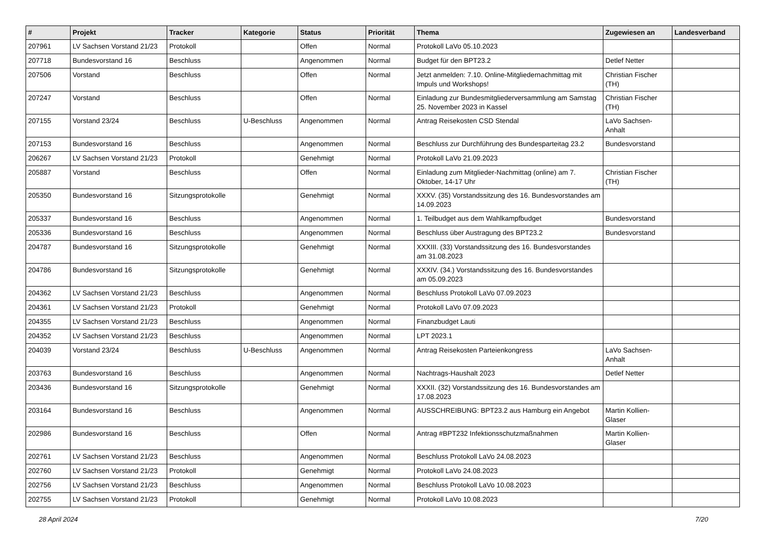| # | Projekt | Tracker | Kategorie | Status | Priorität | Thema | Zugewiesen an | Landesverband |
| --- | --- | --- | --- | --- | --- | --- | --- | --- |
| 207961 | LV Sachsen Vorstand 21/23 | Protokoll | | Offen | Normal | Protokoll LaVo 05.10.2023 | | |
| 207718 | Bundesvorstand 16 | Beschluss | | Angenommen | Normal | Budget für den BPT23.2 | Detlef Netter | |
| 207506 | Vorstand | Beschluss | | Offen | Normal | Jetzt anmelden: 7.10. Online-Mitgliedernachmittag mit Impuls und Workshops! | Christian Fischer (TH) | |
| 207247 | Vorstand | Beschluss | | Offen | Normal | Einladung zur Bundesmitgliederversammlung am Samstag 25. November 2023 in Kassel | Christian Fischer (TH) | |
| 207155 | Vorstand 23/24 | Beschluss | U-Beschluss | Angenommen | Normal | Antrag Reisekosten CSD Stendal | LaVo Sachsen-Anhalt | |
| 207153 | Bundesvorstand 16 | Beschluss | | Angenommen | Normal | Beschluss zur Durchführung des Bundesparteitag 23.2 | Bundesvorstand | |
| 206267 | LV Sachsen Vorstand 21/23 | Protokoll | | Genehmigt | Normal | Protokoll LaVo 21.09.2023 | | |
| 205887 | Vorstand | Beschluss | | Offen | Normal | Einladung zum Mitglieder-Nachmittag (online) am 7. Oktober, 14-17 Uhr | Christian Fischer (TH) | |
| 205350 | Bundesvorstand 16 | Sitzungsprotokolle | | Genehmigt | Normal | XXXV. (35) Vorstandssitzung des 16. Bundesvorstandes am 14.09.2023 | | |
| 205337 | Bundesvorstand 16 | Beschluss | | Angenommen | Normal | 1. Teilbudget aus dem Wahlkampfbudget | Bundesvorstand | |
| 205336 | Bundesvorstand 16 | Beschluss | | Angenommen | Normal | Beschluss über Austragung des BPT23.2 | Bundesvorstand | |
| 204787 | Bundesvorstand 16 | Sitzungsprotokolle | | Genehmigt | Normal | XXXIII. (33) Vorstandssitzung des 16. Bundesvorstandes am 31.08.2023 | | |
| 204786 | Bundesvorstand 16 | Sitzungsprotokolle | | Genehmigt | Normal | XXXIV. (34.) Vorstandssitzung des 16. Bundesvorstandes am 05.09.2023 | | |
| 204362 | LV Sachsen Vorstand 21/23 | Beschluss | | Angenommen | Normal | Beschluss Protokoll LaVo 07.09.2023 | | |
| 204361 | LV Sachsen Vorstand 21/23 | Protokoll | | Genehmigt | Normal | Protokoll LaVo 07.09.2023 | | |
| 204355 | LV Sachsen Vorstand 21/23 | Beschluss | | Angenommen | Normal | Finanzbudget Lauti | | |
| 204352 | LV Sachsen Vorstand 21/23 | Beschluss | | Angenommen | Normal | LPT 2023.1 | | |
| 204039 | Vorstand 23/24 | Beschluss | U-Beschluss | Angenommen | Normal | Antrag Reisekosten Parteienkongress | LaVo Sachsen-Anhalt | |
| 203763 | Bundesvorstand 16 | Beschluss | | Angenommen | Normal | Nachtrags-Haushalt 2023 | Detlef Netter | |
| 203436 | Bundesvorstand 16 | Sitzungsprotokolle | | Genehmigt | Normal | XXXII. (32) Vorstandssitzung des 16. Bundesvorstandes am 17.08.2023 | | |
| 203164 | Bundesvorstand 16 | Beschluss | | Angenommen | Normal | AUSSCHREIBUNG: BPT23.2 aus Hamburg ein Angebot | Martin Kollien-Glaser | |
| 202986 | Bundesvorstand 16 | Beschluss | | Offen | Normal | Antrag #BPT232 Infektionsschutzmaßnahmen | Martin Kollien-Glaser | |
| 202761 | LV Sachsen Vorstand 21/23 | Beschluss | | Angenommen | Normal | Beschluss Protokoll LaVo 24.08.2023 | | |
| 202760 | LV Sachsen Vorstand 21/23 | Protokoll | | Genehmigt | Normal | Protokoll LaVo 24.08.2023 | | |
| 202756 | LV Sachsen Vorstand 21/23 | Beschluss | | Angenommen | Normal | Beschluss Protokoll LaVo 10.08.2023 | | |
| 202755 | LV Sachsen Vorstand 21/23 | Protokoll | | Genehmigt | Normal | Protokoll LaVo 10.08.2023 | | |
28 April 2024 7/20